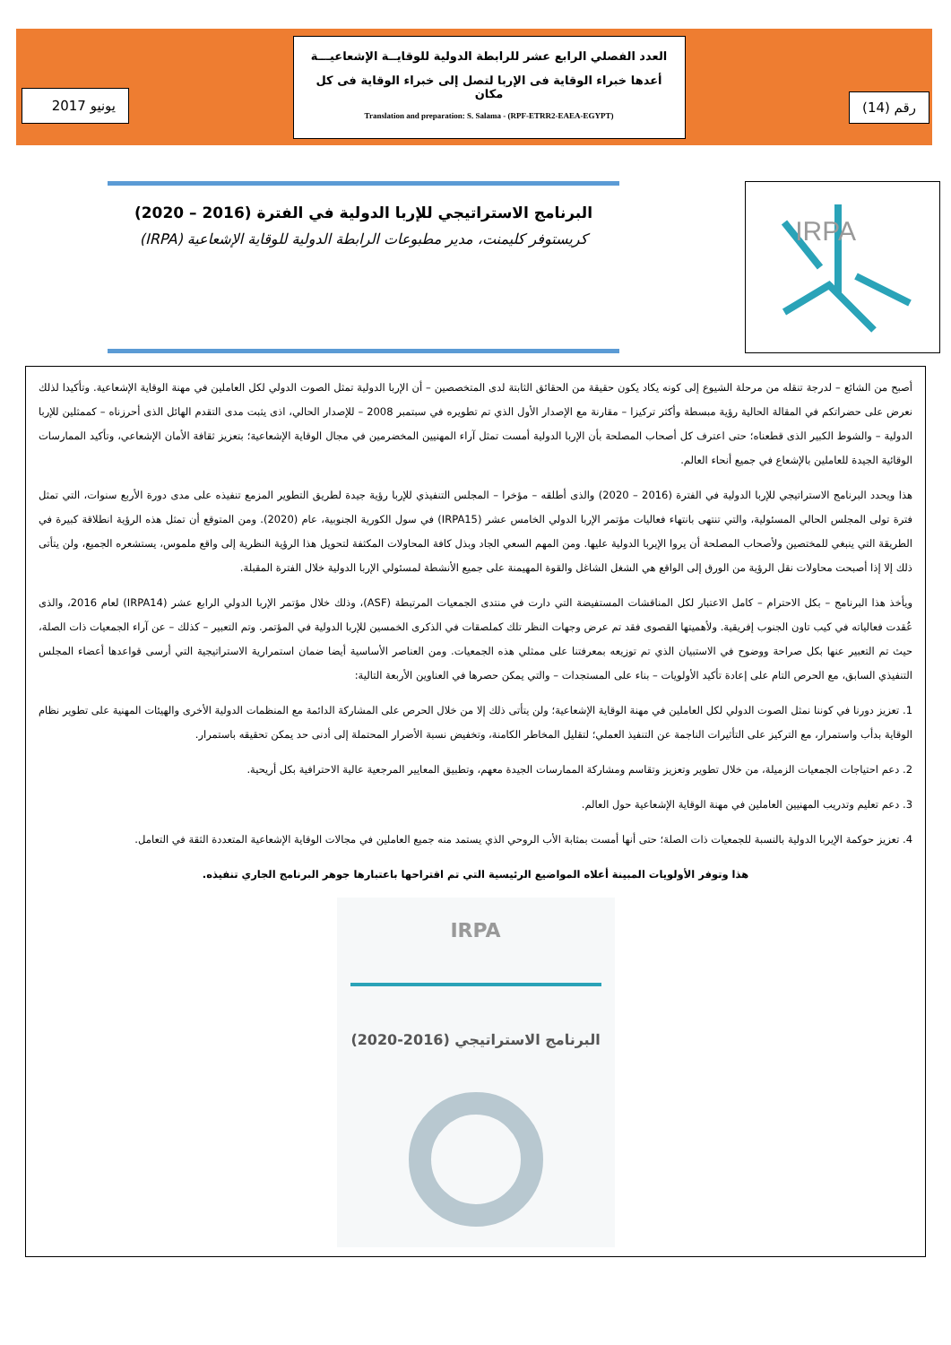رقم (14)
العدد الفصلي الرابع عشر للرابطة الدولية للوقايــة الإشعاعيـــة
أعدها خبراء الوقاية فى الإربا لتصل إلى خبراء الوقاية فى كل مكان
Translation and preparation: S. Salama - (RPF-ETRR2-EAEA-EGYPT)
يونيو 2017
IRPA
البرنامج الاستراتيجي للإربا الدولية في الفترة (2016 – 2020)
كريستوفر كليمنت، مدير مطبوعات الرابطة الدولية للوقاية الإشعاعية (IRPA)
أصبح من الشائع – لدرجة تنقله من مرحلة الشيوع إلى كونه يكاد يكون حقيقة من الحقائق الثابتة لدى المتخصصين – أن الإربا الدولية تمثل الصوت الدولي لكل العاملين في مهنة الوقاية الإشعاعية. وتأكيدا لذلك نعرض على حضراتكم في المقالة الحالية رؤية مبسطة وأكثر تركيزا – مقارنة مع الإصدار الأول الذي تم تطويره في سبتمبر 2008 – للإصدار الحالي، اذى يثبت مدى التقدم الهائل الذى أحرزناه – كممثلين للإربا الدولية – والشوط الكبير الذى قطعناه؛ حتى اعترف كل أصحاب المصلحة بأن الإربا الدولية أمست تمثل آراء المهنيين المخضرمين في مجال الوقاية الإشعاعية؛ بتعزيز ثقافة الأمان الإشعاعي، وتأكيد الممارسات الوقائية الجيدة للعاملين بالإشعاع في جميع أنحاء العالم.
هذا ويحدد البرنامج الاستراتيجي للإربا الدولية في الفترة (2016 – 2020) والذى أطلقه – مؤخرا – المجلس التنفيذي للإربا رؤية جيدة لطريق التطوير المزمع تنفيذه على مدى دورة الأربع سنوات، التي تمثل فترة تولى المجلس الحالي المسئولية، والتي تنتهى بانتهاء فعاليات مؤتمر الإربا الدولي الخامس عشر (IRPA15) في سول الكورية الجنوبية، عام (2020). ومن المتوقع أن تمثل هذه الرؤية انطلاقة كبيرة في الطريقة التي ينبغي للمختصين ولأصحاب المصلحة أن يروا الإيربا الدولية عليها. ومن المهم السعي الجاد وبذل كافة المحاولات المكثفة لتحويل هذا الرؤية النظرية إلى واقع ملموس، يستشعره الجميع، ولن يتأتى ذلك إلا إذا أصبحت محاولات نقل الرؤية من الورق إلى الواقع هي الشغل الشاغل والقوة المهيمنة على جميع الأنشطة لمسئولي الإربا الدولية خلال الفترة المقبلة.
ويأخذ هذا البرنامج – بكل الاحترام – كامل الاعتبار لكل المناقشات المستفيضة التي دارت في منتدى الجمعيات المرتبطة (ASF)، وذلك خلال مؤتمر الإربا الدولي الرابع عشر (IRPA14) لعام 2016، والذى عُقدت فعالياته في كيب تاون الجنوب إفريقية. ولأهميتها القصوى فقد تم عرض وجهات النظر تلك كملصقات في الذكرى الخمسين للإربا الدولية في المؤتمر. وتم التعبير – كذلك – عن آراء الجمعيات ذات الصلة، حيث تم التعبير عنها بكل صراحة ووضوح في الاستبيان الذي تم توزيعه بمعرفتنا على ممثلي هذه الجمعيات. ومن العناصر الأساسية أيضا ضمان استمرارية الاستراتيجية التي أرسى قواعدها أعضاء المجلس التنفيذي السابق، مع الحرص التام على إعادة تأكيد الأولويات – بناء على المستجدات – والتي يمكن حصرها في العناوين الأربعة التالية:
1. تعزيز دورنا في كوننا نمثل الصوت الدولي لكل العاملين في مهنة الوقاية الإشعاعية؛ ولن يتأتى ذلك إلا من خلال الحرص على المشاركة الدائمة مع المنظمات الدولية الأخرى والهيئات المهنية على تطوير نظام الوقاية بدأب واستمرار، مع التركيز على التأثيرات الناجمة عن التنفيذ العملي؛ لتقليل المخاطر الكامنة، وتخفيض نسبة الأضرار المحتملة إلى أدنى حد يمكن تحقيقه باستمرار.
2. دعم احتياجات الجمعيات الزميلة، من خلال تطوير وتعزيز وتقاسم ومشاركة الممارسات الجيدة معهم، وتطبيق المعايير المرجعية عالية الاحترافية بكل أريحية.
3. دعم تعليم وتدريب المهنيين العاملين في مهنة الوقاية الإشعاعية حول العالم.
4. تعزيز حوكمة الإيربا الدولية بالنسبة للجمعيات ذات الصلة؛ حتى أنها أمست بمثابة الأب الروحي الذي يستمد منه جميع العاملين في مجالات الوقاية الإشعاعية المتعددة الثقة في التعامل.
هذا وتوفر الأولويات المبينة أعلاه المواضيع الرئيسية التي تم اقتراحها باعتبارها جوهر البرنامج الجاري تنفيذه.
IRPA
البرنامج الاستراتيجي (2016-2020)